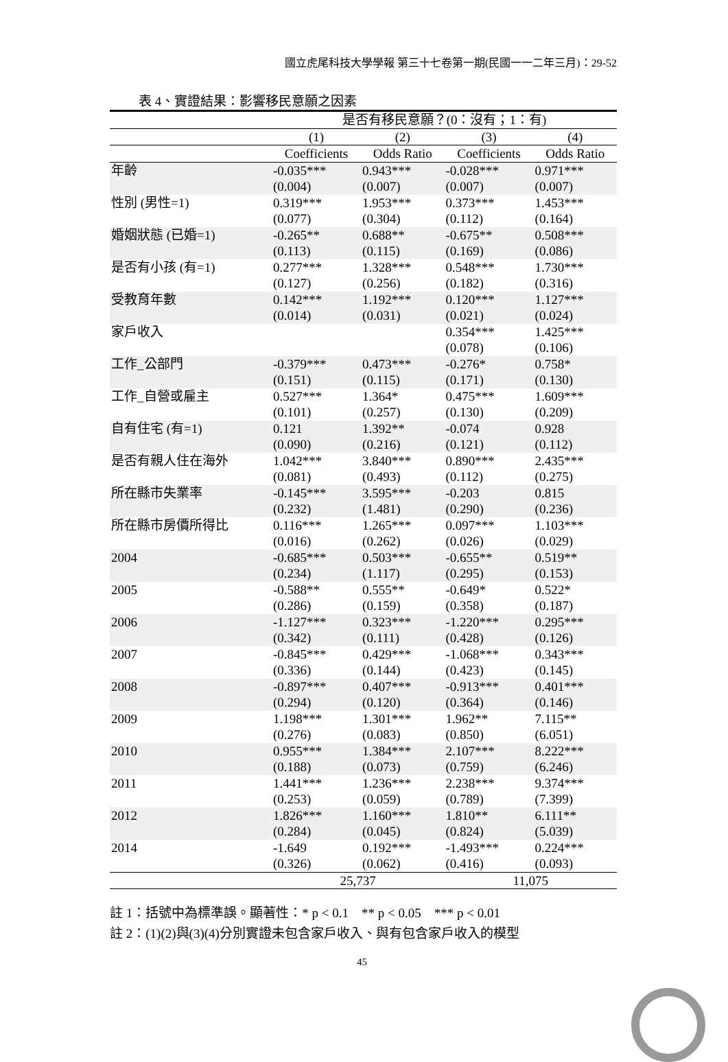國立虎尾科技大學學報 第三十七卷第一期(民國一一二年三月)：29-52
表 4、實證結果：影響移民意願之因素
| | 是否有移民意願？(0：沒有；1：有) | | | |
| | (1) | (2) | (3) | (4) |
| | Coefficients | Odds Ratio | Coefficients | Odds Ratio |
| 年齡 | -0.035*** (0.004) | 0.943*** (0.007) | -0.028*** (0.007) | 0.971*** (0.007) |
| 性別 (男性=1) | 0.319*** (0.077) | 1.953*** (0.304) | 0.373*** (0.112) | 1.453*** (0.164) |
| 婚姻狀態 (已婚=1) | -0.265** (0.113) | 0.688** (0.115) | -0.675** (0.169) | 0.508*** (0.086) |
| 是否有小孩 (有=1) | 0.277*** (0.127) | 1.328*** (0.256) | 0.548*** (0.182) | 1.730*** (0.316) |
| 受教育年數 | 0.142*** (0.014) | 1.192*** (0.031) | 0.120*** (0.021) | 1.127*** (0.024) |
| 家戶收入 | | | 0.354*** (0.078) | 1.425*** (0.106) |
| 工作_公部門 | -0.379*** (0.151) | 0.473*** (0.115) | -0.276* (0.171) | 0.758* (0.130) |
| 工作_自營或雇主 | 0.527*** (0.101) | 1.364* (0.257) | 0.475*** (0.130) | 1.609*** (0.209) |
| 自有住宅 (有=1) | 0.121 (0.090) | 1.392** (0.216) | -0.074 (0.121) | 0.928 (0.112) |
| 是否有親人住在海外 | 1.042*** (0.081) | 3.840*** (0.493) | 0.890*** (0.112) | 2.435*** (0.275) |
| 所在縣市失業率 | -0.145*** (0.232) | 3.595*** (1.481) | -0.203 (0.290) | 0.815 (0.236) |
| 所在縣市房價所得比 | 0.116*** (0.016) | 1.265*** (0.262) | 0.097*** (0.026) | 1.103*** (0.029) |
| 2004 | -0.685*** (0.234) | 0.503*** (1.117) | -0.655** (0.295) | 0.519** (0.153) |
| 2005 | -0.588** (0.286) | 0.555** (0.159) | -0.649* (0.358) | 0.522* (0.187) |
| 2006 | -1.127*** (0.342) | 0.323*** (0.111) | -1.220*** (0.428) | 0.295*** (0.126) |
| 2007 | -0.845*** (0.336) | 0.429*** (0.144) | -1.068*** (0.423) | 0.343*** (0.145) |
| 2008 | -0.897*** (0.294) | 0.407*** (0.120) | -0.913*** (0.364) | 0.401*** (0.146) |
| 2009 | 1.198*** (0.276) | 1.301*** (0.083) | 1.962** (0.850) | 7.115** (6.051) |
| 2010 | 0.955*** (0.188) | 1.384*** (0.073) | 2.107*** (0.759) | 8.222*** (6.246) |
| 2011 | 1.441*** (0.253) | 1.236*** (0.059) | 2.238*** (0.789) | 9.374*** (7.399) |
| 2012 | 1.826*** (0.284) | 1.160*** (0.045) | 1.810** (0.824) | 6.111** (5.039) |
| 2014 | -1.649 (0.326) | 0.192*** (0.062) | -1.493*** (0.416) | 0.224*** (0.093) |
| | 25,737 | | 11,075 | |
註 1：括號中為標準誤。顯著性：* p < 0.1 ** p < 0.05 *** p < 0.01
註 2：(1)(2)與(3)(4)分別實證未包含家戶收入、與有包含家戶收入的模型
45